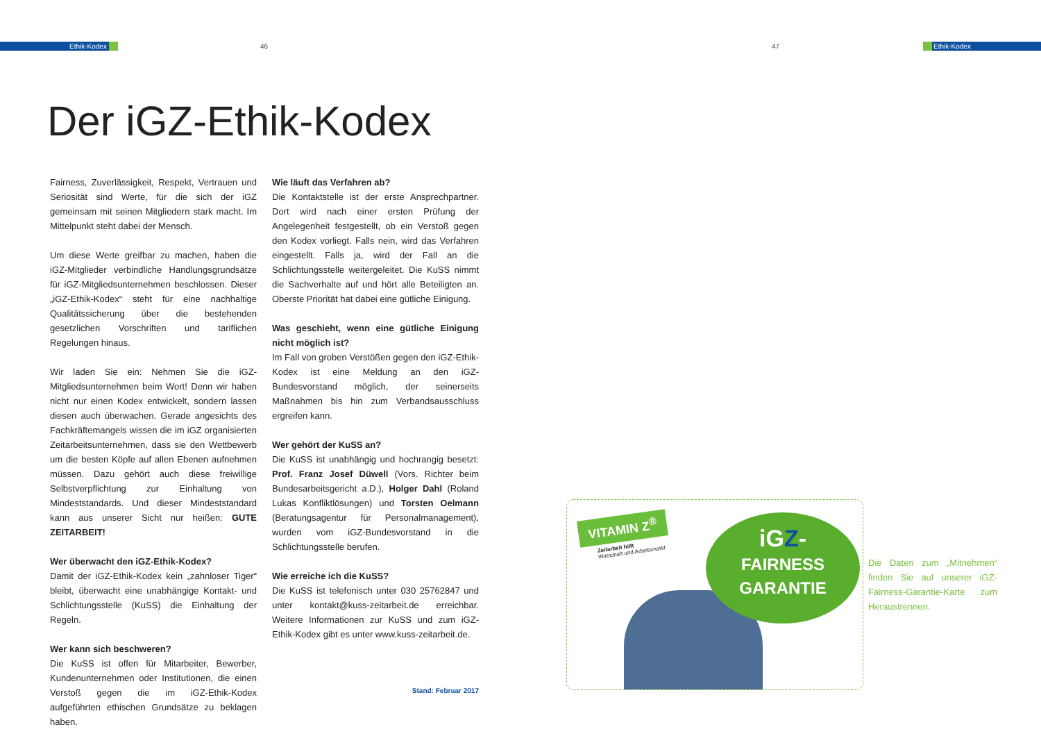Ethik-Kodex 46 47 Ethik-Kodex
Der iGZ-Ethik-Kodex
Fairness, Zuverlässigkeit, Respekt, Vertrauen und Seriosität sind Werte, für die sich der iGZ gemeinsam mit seinen Mitgliedern stark macht. Im Mittelpunkt steht dabei der Mensch.
Um diese Werte greifbar zu machen, haben die iGZ-Mitglieder verbindliche Handlungsgrundsätze für iGZ-Mitgliedsunternehmen beschlossen. Dieser „iGZ-Ethik-Kodex“ steht für eine nachhaltige Qualitätssicherung über die bestehenden gesetzlichen Vorschriften und tariflichen Regelungen hinaus.
Wir laden Sie ein: Nehmen Sie die iGZ-Mitgliedsunternehmen beim Wort! Denn wir haben nicht nur einen Kodex entwickelt, sondern lassen diesen auch überwachen. Gerade angesichts des Fachkräftemangels wissen die im iGZ organisierten Zeitarbeitsunternehmen, dass sie den Wettbewerb um die besten Köpfe auf allen Ebenen aufnehmen müssen. Dazu gehört auch diese freiwillige Selbstverpflichtung zur Einhaltung von Mindeststandards. Und dieser Mindeststandard kann aus unserer Sicht nur heißen: GUTE ZEITARBEIT!
Wer überwacht den iGZ-Ethik-Kodex?
Damit der iGZ-Ethik-Kodex kein „zahnloser Tiger“ bleibt, überwacht eine unabhängige Kontakt- und Schlichtungsstelle (KuSS) die Einhaltung der Regeln.
Wer kann sich beschweren?
Die KuSS ist offen für Mitarbeiter, Bewerber, Kundenunternehmen oder Institutionen, die einen Verstoß gegen die im iGZ-Ethik-Kodex aufgeführten ethischen Grundsätze zu beklagen haben.
Wie läuft das Verfahren ab?
Die Kontaktstelle ist der erste Ansprechpartner. Dort wird nach einer ersten Prüfung der Angelegenheit festgestellt, ob ein Verstoß gegen den Kodex vorliegt. Falls nein, wird das Verfahren eingestellt. Falls ja, wird der Fall an die Schlichtungsstelle weitergeleitet. Die KuSS nimmt die Sachverhalte auf und hört alle Beteiligten an. Oberste Priorität hat dabei eine gütliche Einigung.
Was geschieht, wenn eine gütliche Einigung nicht möglich ist?
Im Fall von groben Verstößen gegen den iGZ-Ethik-Kodex ist eine Meldung an den iGZ-Bundesvorstand möglich, der seinerseits Maßnahmen bis hin zum Verbandsausschluss ergreifen kann.
Wer gehört der KuSS an?
Die KuSS ist unabhängig und hochrangig besetzt: Prof. Franz Josef Düwell (Vors. Richter beim Bundesarbeitsgericht a.D.), Holger Dahl (Roland Lukas Konfliktlösungen) und Torsten Oelmann (Beratungsagentur für Personalmanagement), wurden vom iGZ-Bundesvorstand in die Schlichtungsstelle berufen.
Wie erreiche ich die KuSS?
Die KuSS ist telefonisch unter 030 25762847 und unter kontakt@kuss-zeitarbeit.de erreichbar. Weitere Informationen zur KuSS und zum iGZ-Ethik-Kodex gibt es unter www.kuss-zeitarbeit.de.
Stand: Februar 2017
VITAMIN Z<sup>®</sup>
Zeitarbeit hilft
Wirtschaft und Arbeitsmarkt
iGZ-
FAIRNESS
GARANTIE
Die Daten zum „Mitnehmen“ finden Sie auf unserer iGZ-Fairness-Garantie-Karte zum Heraustrennen.